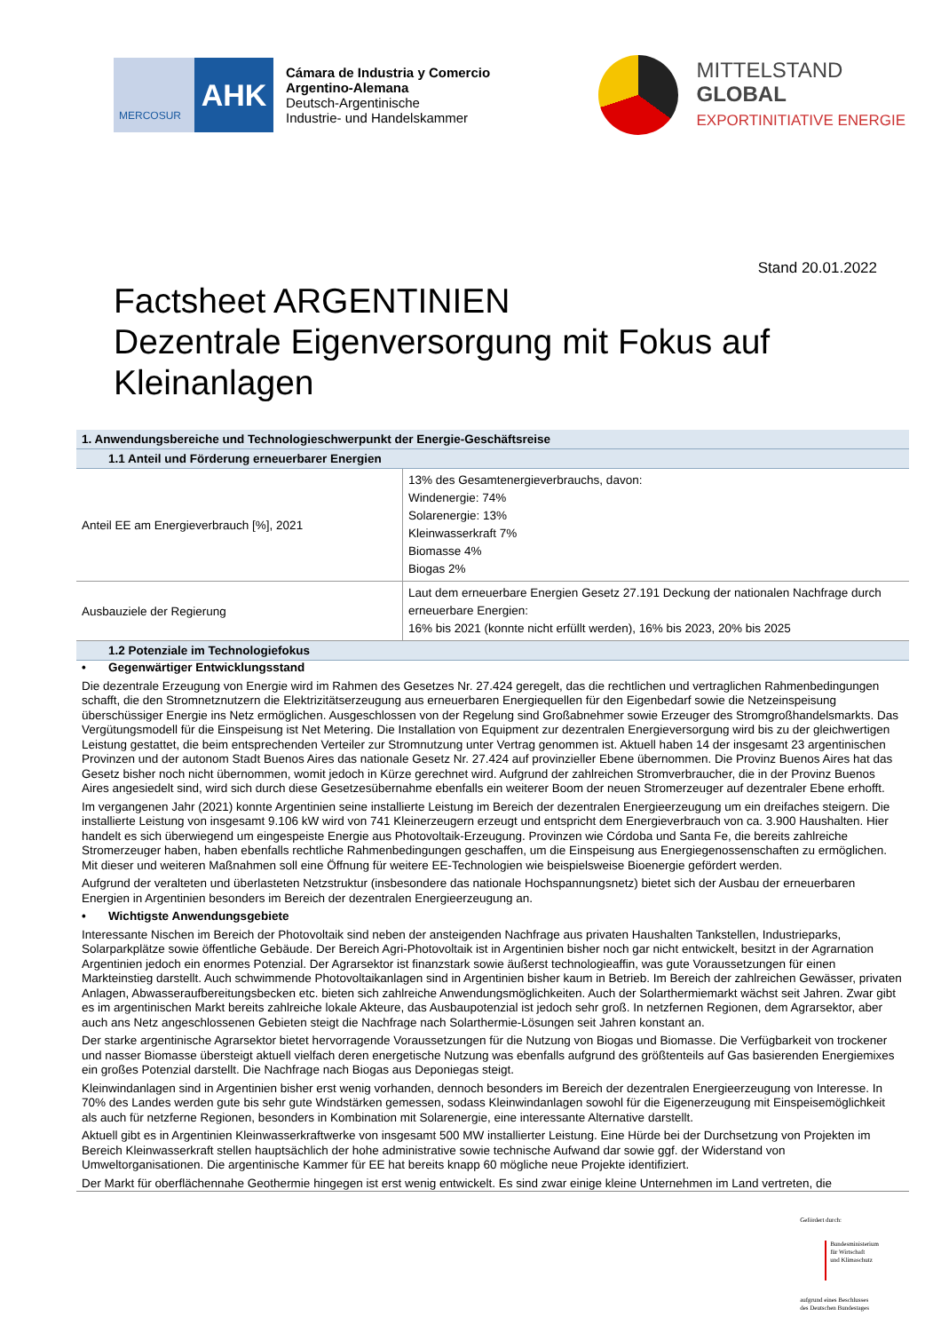MERCOSUR
AHK
Cámara de Industria y Comercio
Argentino-Alemana
Deutsch-Argentinische
Industrie- und Handelskammer
MITTELSTAND
GLOBAL
EXPORTINITIATIVE ENERGIE
Stand 20.01.2022
Factsheet ARGENTINIEN
Dezentrale Eigenversorgung mit Fokus auf Kleinanlagen
| 1. Anwendungsbereiche und Technologieschwerpunkt der Energie-Geschäftsreise | |
| --- | --- |
| 1.1 Anteil und Förderung erneuerbarer Energien | |
| Anteil EE am Energieverbrauch [%], 2021 | 13% des Gesamtenergieverbrauchs, davon: Windenergie: 74% Solarenergie: 13% Kleinwasserkraft 7% Biomasse 4% Biogas 2% |
| Ausbauziele der Regierung | Laut dem erneuerbare Energien Gesetz 27.191 Deckung der nationalen Nachfrage durch erneuerbare Energien: 16% bis 2021 (konnte nicht erfüllt werden), 16% bis 2023, 20% bis 2025 |
| 1.2 Potenziale im Technologiefokus | |
• Gegenwärtiger Entwicklungsstand
Die dezentrale Erzeugung von Energie wird im Rahmen des Gesetzes Nr. 27.424 geregelt, das die rechtlichen und vertraglichen Rahmenbedingungen schafft, die den Stromnetznutzern die Elektrizitätserzeugung aus erneuerbaren Energiequellen für den Eigenbedarf sowie die Netzeinspeisung überschüssiger Energie ins Netz ermöglichen. Ausgeschlossen von der Regelung sind Großabnehmer sowie Erzeuger des Stromgroßhandelsmarkts. Das Vergütungsmodell für die Einspeisung ist Net Metering. Die Installation von Equipment zur dezentralen Energieversorgung wird bis zu der gleichwertigen Leistung gestattet, die beim entsprechenden Verteiler zur Stromnutzung unter Vertrag genommen ist. Aktuell haben 14 der insgesamt 23 argentinischen Provinzen und der autonom Stadt Buenos Aires das nationale Gesetz Nr. 27.424 auf provinzieller Ebene übernommen. Die Provinz Buenos Aires hat das Gesetz bisher noch nicht übernommen, womit jedoch in Kürze gerechnet wird. Aufgrund der zahlreichen Stromverbraucher, die in der Provinz Buenos Aires angesiedelt sind, wird sich durch diese Gesetzesübernahme ebenfalls ein weiterer Boom der neuen Stromerzeuger auf dezentraler Ebene erhofft.
Im vergangenen Jahr (2021) konnte Argentinien seine installierte Leistung im Bereich der dezentralen Energieerzeugung um ein dreifaches steigern. Die installierte Leistung von insgesamt 9.106 kW wird von 741 Kleinerzeugern erzeugt und entspricht dem Energieverbrauch von ca. 3.900 Haushalten. Hier handelt es sich überwiegend um eingespeiste Energie aus Photovoltaik-Erzeugung. Provinzen wie Córdoba und Santa Fe, die bereits zahlreiche Stromerzeuger haben, haben ebenfalls rechtliche Rahmenbedingungen geschaffen, um die Einspeisung aus Energiegenossenschaften zu ermöglichen. Mit dieser und weiteren Maßnahmen soll eine Öffnung für weitere EE-Technologien wie beispielsweise Bioenergie gefördert werden.
Aufgrund der veralteten und überlasteten Netzstruktur (insbesondere das nationale Hochspannungsnetz) bietet sich der Ausbau der erneuerbaren Energien in Argentinien besonders im Bereich der dezentralen Energieerzeugung an.
• Wichtigste Anwendungsgebiete
Interessante Nischen im Bereich der Photovoltaik sind neben der ansteigenden Nachfrage aus privaten Haushalten Tankstellen, Industrieparks, Solarparkplätze sowie öffentliche Gebäude. Der Bereich Agri-Photovoltaik ist in Argentinien bisher noch gar nicht entwickelt, besitzt in der Agrarnation Argentinien jedoch ein enormes Potenzial. Der Agrarsektor ist finanzstark sowie äußerst technologieaffin, was gute Voraussetzungen für einen Markteinstieg darstellt. Auch schwimmende Photovoltaikanlagen sind in Argentinien bisher kaum in Betrieb. Im Bereich der zahlreichen Gewässer, privaten Anlagen, Abwasseraufbereitungsbecken etc. bieten sich zahlreiche Anwendungsmöglichkeiten. Auch der Solarthermiemarkt wächst seit Jahren. Zwar gibt es im argentinischen Markt bereits zahlreiche lokale Akteure, das Ausbaupotenzial ist jedoch sehr groß. In netzfernen Regionen, dem Agrarsektor, aber auch ans Netz angeschlossenen Gebieten steigt die Nachfrage nach Solarthermie-Lösungen seit Jahren konstant an.
Der starke argentinische Agrarsektor bietet hervorragende Voraussetzungen für die Nutzung von Biogas und Biomasse. Die Verfügbarkeit von trockener und nasser Biomasse übersteigt aktuell vielfach deren energetische Nutzung was ebenfalls aufgrund des größtenteils auf Gas basierenden Energiemixes ein großes Potenzial darstellt. Die Nachfrage nach Biogas aus Deponiegas steigt.
Kleinwindanlagen sind in Argentinien bisher erst wenig vorhanden, dennoch besonders im Bereich der dezentralen Energieerzeugung von Interesse. In 70% des Landes werden gute bis sehr gute Windstärken gemessen, sodass Kleinwindanlagen sowohl für die Eigenerzeugung mit Einspeisemöglichkeit als auch für netzferne Regionen, besonders in Kombination mit Solarenergie, eine interessante Alternative darstellt.
Aktuell gibt es in Argentinien Kleinwasserkraftwerke von insgesamt 500 MW installierter Leistung. Eine Hürde bei der Durchsetzung von Projekten im Bereich Kleinwasserkraft stellen hauptsächlich der hohe administrative sowie technische Aufwand dar sowie ggf. der Widerstand von Umweltorganisationen. Die argentinische Kammer für EE hat bereits knapp 60 mögliche neue Projekte identifiziert.
Der Markt für oberflächennahe Geothermie hingegen ist erst wenig entwickelt. Es sind zwar einige kleine Unternehmen im Land vertreten, die
Gefördert durch:
Bundesministerium
für Wirtschaft
und Klimaschutz
aufgrund eines Beschlusses
des Deutschen Bundestages